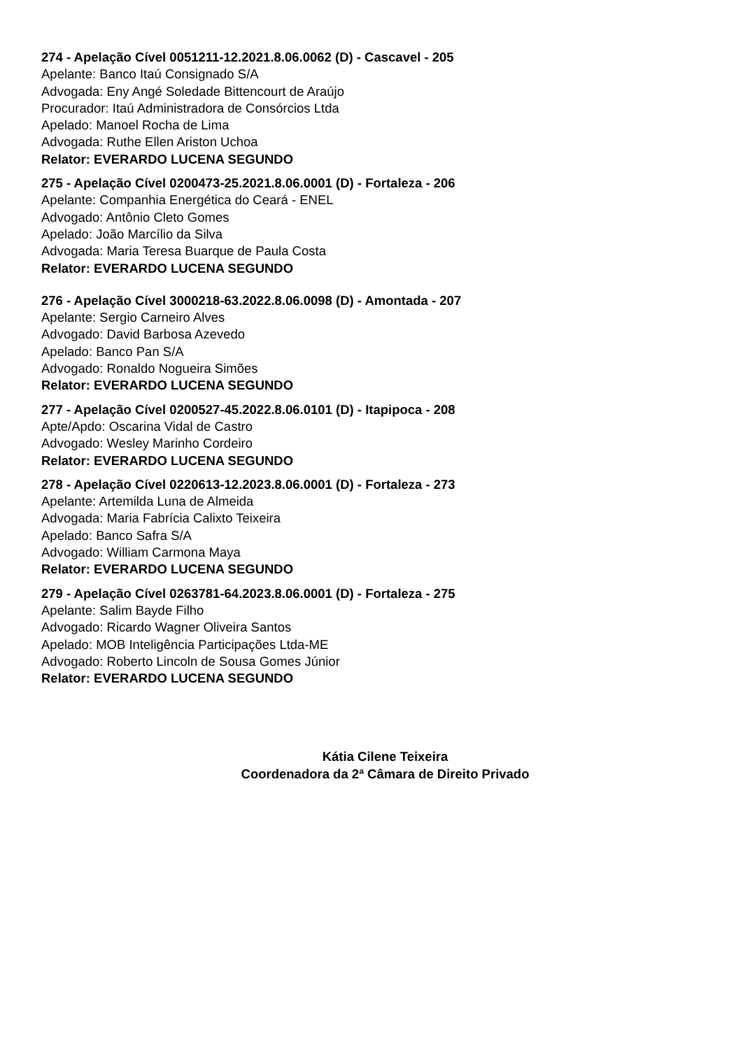274 - Apelação Cível 0051211-12.2021.8.06.0062 (D) - Cascavel - 205
Apelante: Banco Itaú Consignado S/A
Advogada: Eny Angé Soledade Bittencourt de Araújo
Procurador: Itaú Administradora de Consórcios Ltda
Apelado: Manoel Rocha de Lima
Advogada: Ruthe Ellen Ariston Uchoa
Relator: EVERARDO LUCENA SEGUNDO
275 - Apelação Cível 0200473-25.2021.8.06.0001 (D) - Fortaleza - 206
Apelante: Companhia Energética do Ceará - ENEL
Advogado: Antônio Cleto Gomes
Apelado: João Marcílio da Silva
Advogada: Maria Teresa Buarque de Paula Costa
Relator: EVERARDO LUCENA SEGUNDO
276 - Apelação Cível 3000218-63.2022.8.06.0098 (D) - Amontada - 207
Apelante: Sergio Carneiro Alves
Advogado: David Barbosa Azevedo
Apelado: Banco Pan S/A
Advogado: Ronaldo Nogueira Simões
Relator: EVERARDO LUCENA SEGUNDO
277 - Apelação Cível 0200527-45.2022.8.06.0101 (D) - Itapipoca - 208
Apte/Apdo: Oscarina Vidal de Castro
Advogado: Wesley Marinho Cordeiro
Relator: EVERARDO LUCENA SEGUNDO
278 - Apelação Cível 0220613-12.2023.8.06.0001 (D) - Fortaleza - 273
Apelante: Artemilda Luna de Almeida
Advogada: Maria Fabrícia Calixto Teixeira
Apelado: Banco Safra S/A
Advogado: William Carmona Maya
Relator: EVERARDO LUCENA SEGUNDO
279 - Apelação Cível 0263781-64.2023.8.06.0001 (D) - Fortaleza - 275
Apelante: Salim Bayde Filho
Advogado: Ricardo Wagner Oliveira Santos
Apelado: MOB Inteligência Participações Ltda-ME
Advogado: Roberto Lincoln de Sousa Gomes Júnior
Relator: EVERARDO LUCENA SEGUNDO
Kátia Cilene Teixeira
Coordenadora da 2ª Câmara de Direito Privado